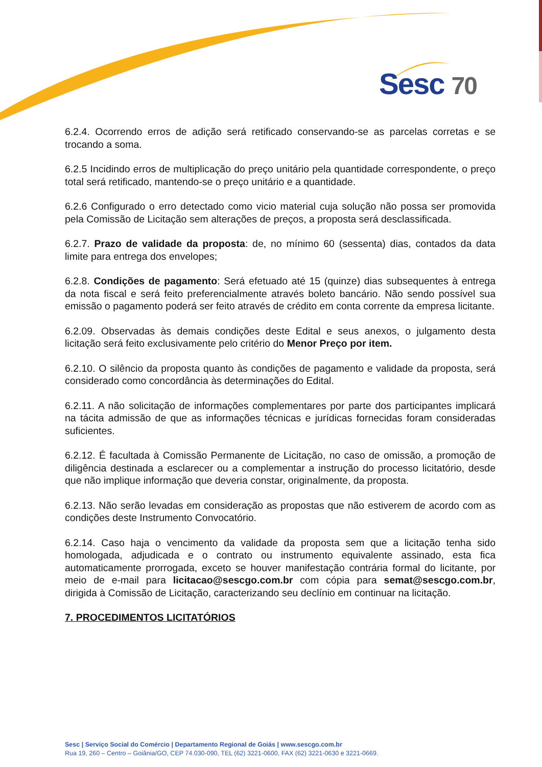Sesc 70
6.2.4. Ocorrendo erros de adição será retificado conservando-se as parcelas corretas e se trocando a soma.
6.2.5 Incidindo erros de multiplicação do preço unitário pela quantidade correspondente, o preço total será retificado, mantendo-se o preço unitário e a quantidade.
6.2.6 Configurado o erro detectado como vicio material cuja solução não possa ser promovida pela Comissão de Licitação sem alterações de preços, a proposta será desclassificada.
6.2.7. Prazo de validade da proposta: de, no mínimo 60 (sessenta) dias, contados da data limite para entrega dos envelopes;
6.2.8. Condições de pagamento: Será efetuado até 15 (quinze) dias subsequentes à entrega da nota fiscal e será feito preferencialmente através boleto bancário. Não sendo possível sua emissão o pagamento poderá ser feito através de crédito em conta corrente da empresa licitante.
6.2.09. Observadas às demais condições deste Edital e seus anexos, o julgamento desta licitação será feito exclusivamente pelo critério do Menor Preço por item.
6.2.10. O silêncio da proposta quanto às condições de pagamento e validade da proposta, será considerado como concordância às determinações do Edital.
6.2.11. A não solicitação de informações complementares por parte dos participantes implicará na tácita admissão de que as informações técnicas e jurídicas fornecidas foram consideradas suficientes.
6.2.12. É facultada à Comissão Permanente de Licitação, no caso de omissão, a promoção de diligência destinada a esclarecer ou a complementar a instrução do processo licitatório, desde que não implique informação que deveria constar, originalmente, da proposta.
6.2.13. Não serão levadas em consideração as propostas que não estiverem de acordo com as condições deste Instrumento Convocatório.
6.2.14. Caso haja o vencimento da validade da proposta sem que a licitação tenha sido homologada, adjudicada e o contrato ou instrumento equivalente assinado, esta fica automaticamente prorrogada, exceto se houver manifestação contrária formal do licitante, por meio de e-mail para licitacao@sescgo.com.br com cópia para semat@sescgo.com.br, dirigida à Comissão de Licitação, caracterizando seu declínio em continuar na licitação.
7. PROCEDIMENTOS LICITATÓRIOS
Sesc | Serviço Social do Comércio | Departamento Regional de Goiás | www.sescgo.com.br
Rua 19, 260 – Centro – Goiânia/GO, CEP 74.030-090, TEL (62) 3221-0600, FAX (62) 3221-0630 e 3221-0669.